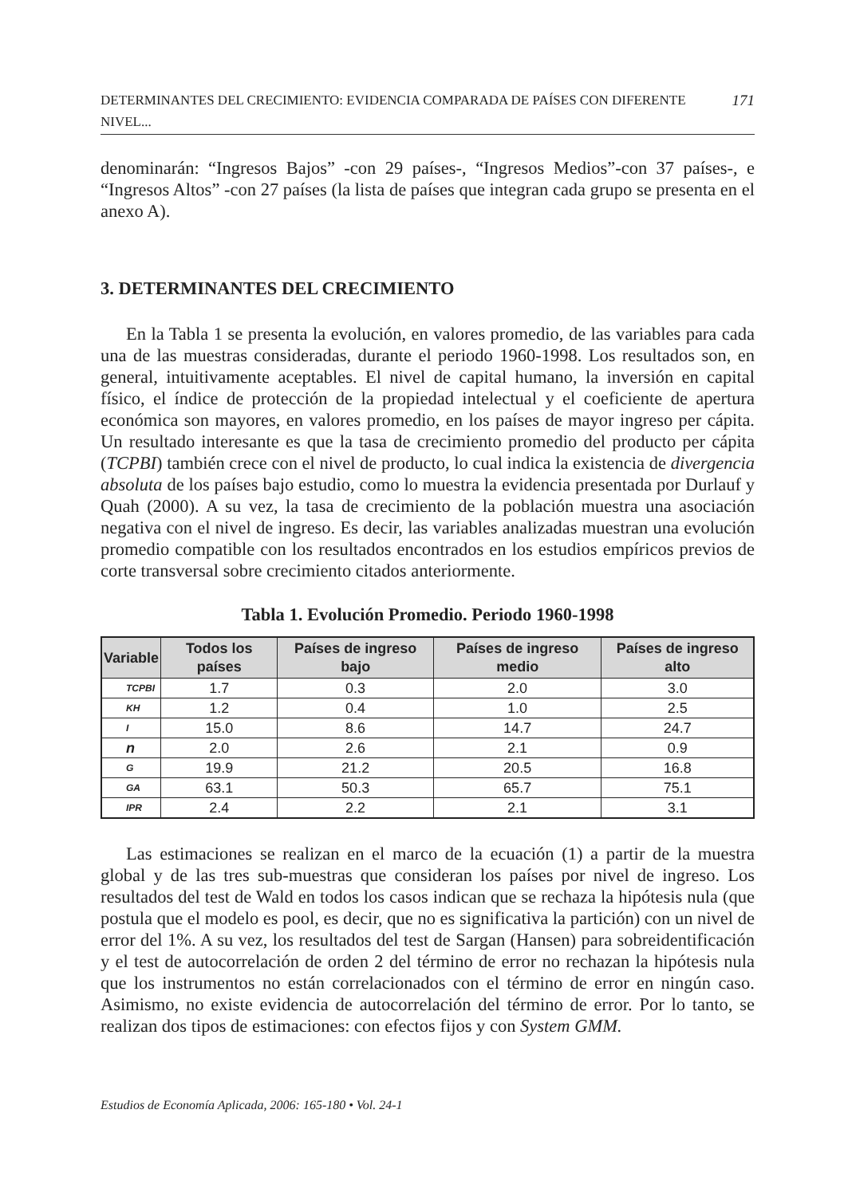DETERMINANTES DEL CRECIMIENTO: EVIDENCIA COMPARADA DE PAÍSES CON DIFERENTE NIVEL... 171
denominarán: “Ingresos Bajos” -con 29 países-, “Ingresos Medios”-con 37 países-, e “Ingresos Altos” -con 27 países (la lista de países que integran cada grupo se presenta en el anexo A).
3. DETERMINANTES DEL CRECIMIENTO
En la Tabla 1 se presenta la evolución, en valores promedio, de las variables para cada una de las muestras consideradas, durante el periodo 1960-1998. Los resultados son, en general, intuitivamente aceptables. El nivel de capital humano, la inversión en capital físico, el índice de protección de la propiedad intelectual y el coeficiente de apertura económica son mayores, en valores promedio, en los países de mayor ingreso per cápita. Un resultado interesante es que la tasa de crecimiento promedio del producto per cápita (TCPBI) también crece con el nivel de producto, lo cual indica la existencia de divergencia absoluta de los países bajo estudio, como lo muestra la evidencia presentada por Durlauf y Quah (2000). A su vez, la tasa de crecimiento de la población muestra una asociación negativa con el nivel de ingreso. Es decir, las variables analizadas muestran una evolución promedio compatible con los resultados encontrados en los estudios empíricos previos de corte transversal sobre crecimiento citados anteriormente.
Tabla 1. Evolución Promedio. Periodo 1960-1998
| Variable | Todos los países | Países de ingreso bajo | Países de ingreso medio | Países de ingreso alto |
| --- | --- | --- | --- | --- |
| TCPBI | 1.7 | 0.3 | 2.0 | 3.0 |
| KH | 1.2 | 0.4 | 1.0 | 2.5 |
| I | 15.0 | 8.6 | 14.7 | 24.7 |
| n | 2.0 | 2.6 | 2.1 | 0.9 |
| G | 19.9 | 21.2 | 20.5 | 16.8 |
| GA | 63.1 | 50.3 | 65.7 | 75.1 |
| IPR | 2.4 | 2.2 | 2.1 | 3.1 |
Las estimaciones se realizan en el marco de la ecuación (1) a partir de la muestra global y de las tres sub-muestras que consideran los países por nivel de ingreso. Los resultados del test de Wald en todos los casos indican que se rechaza la hipótesis nula (que postula que el modelo es pool, es decir, que no es significativa la partición) con un nivel de error del 1%. A su vez, los resultados del test de Sargan (Hansen) para sobreidentificación y el test de autocorrelación de orden 2 del término de error no rechazan la hipótesis nula que los instrumentos no están correlacionados con el término de error en ningún caso. Asimismo, no existe evidencia de autocorrelación del término de error. Por lo tanto, se realizan dos tipos de estimaciones: con efectos fijos y con System GMM.
Estudios de Economía Aplicada, 2006: 165-180 • Vol. 24-1